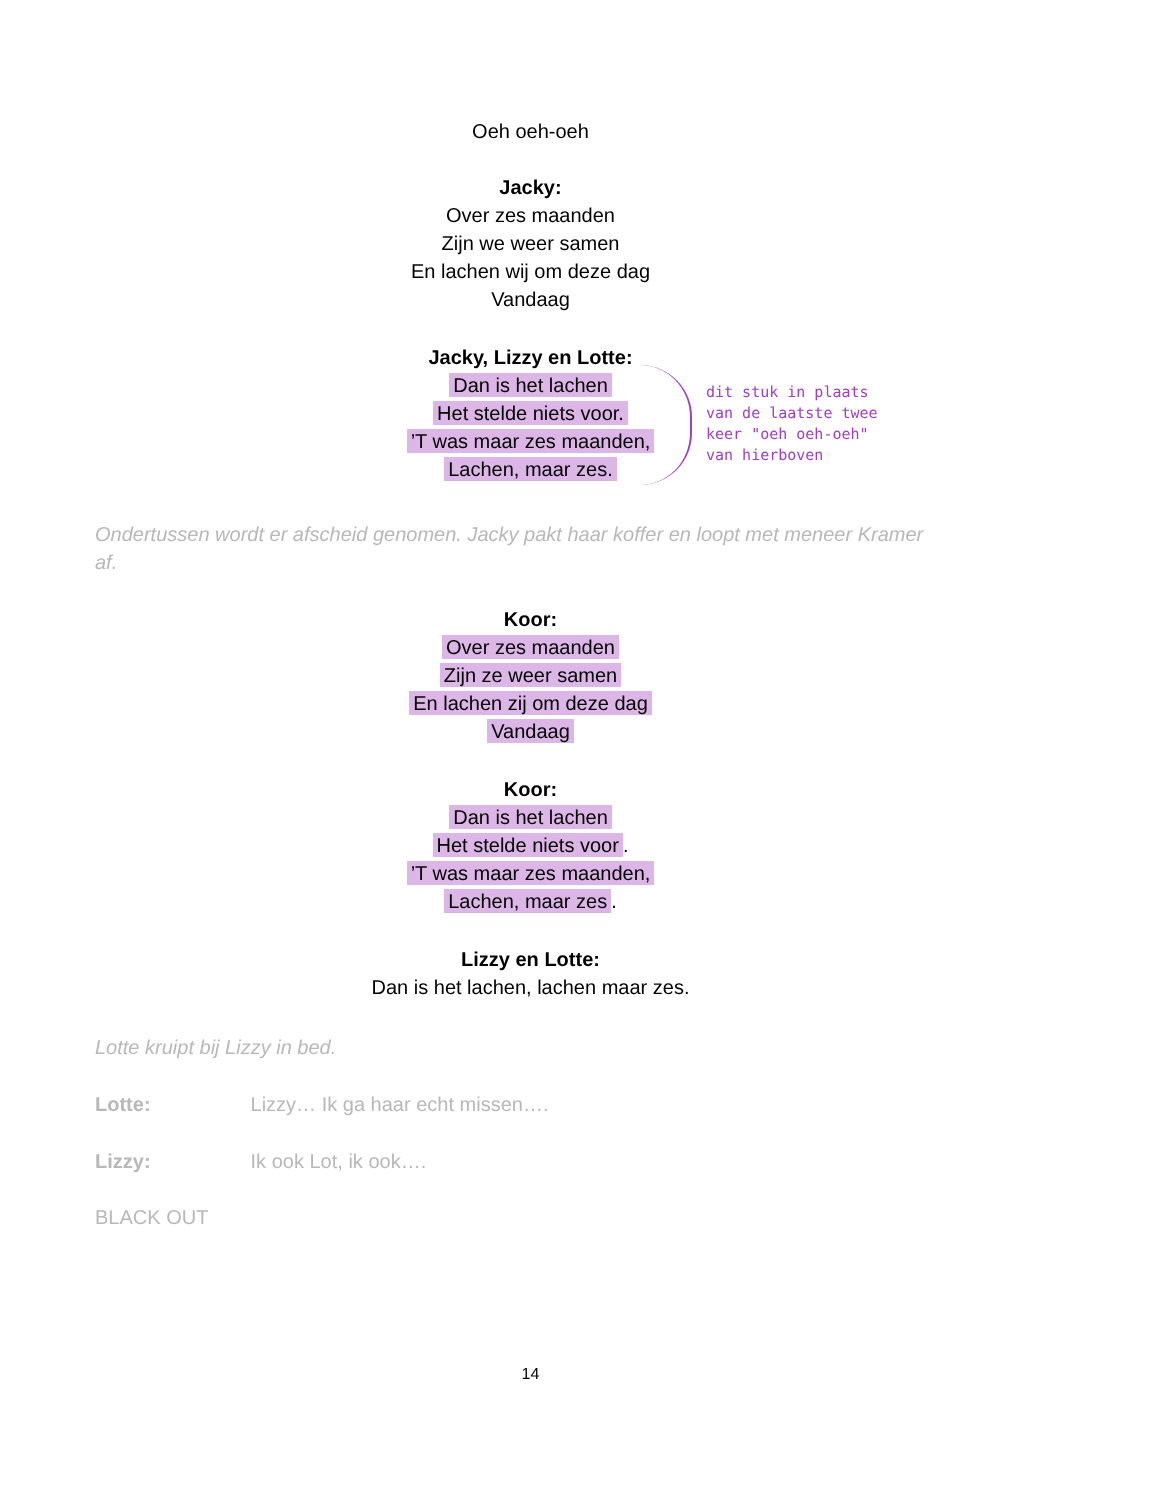Oeh oeh-oeh
Jacky:
Over zes maanden
Zijn we weer samen
En lachen wij om deze dag
Vandaag
Jacky, Lizzy en Lotte:
Dan is het lachen
Het stelde niets voor.
’T was maar zes maanden,
Lachen, maar zes.
dit stuk in plaats
van de laatste twee
keer "oeh oeh-oeh"
van hierboven
Ondertussen wordt er afscheid genomen. Jacky pakt haar koffer en loopt met meneer Kramer af.
Koor:
Over zes maanden
Zijn ze weer samen
En lachen zij om deze dag
Vandaag
Koor:
Dan is het lachen
Het stelde niets voor.
’T was maar zes maanden,
Lachen, maar zes.
Lizzy en Lotte:
Dan is het lachen, lachen maar zes.
Lotte kruipt bij Lizzy in bed.
Lotte: Lizzy… Ik ga haar echt missen….
Lizzy: Ik ook Lot, ik ook….
BLACK OUT
14